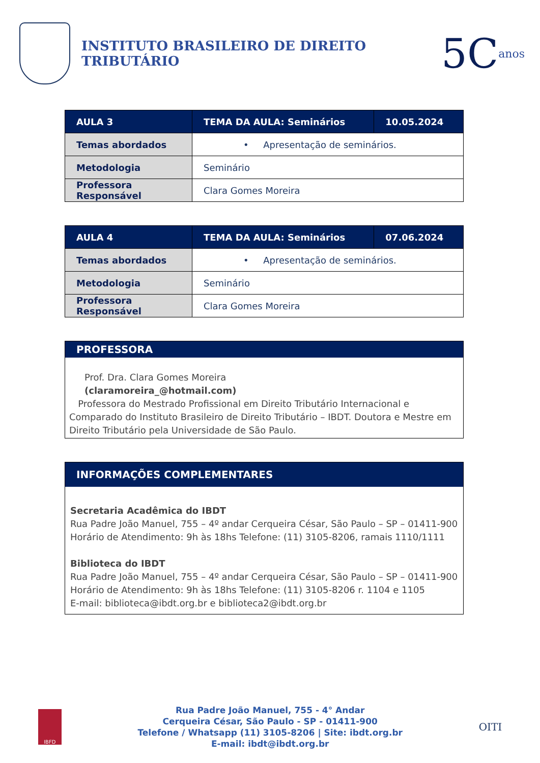INSTITUTO BRASILEIRO DE DIREITO TRIBUTÁRIO
5C anos
| AULA 3 | TEMA DA AULA: Seminários | 10.05.2024 |
| --- | --- | --- |
| Temas abordados | • Apresentação de seminários. | |
| Metodologia | Seminário | |
| Professora Responsável | Clara Gomes Moreira | |
| AULA 4 | TEMA DA AULA: Seminários | 07.06.2024 |
| --- | --- | --- |
| Temas abordados | • Apresentação de seminários. | |
| Metodologia | Seminário | |
| Professora Responsável | Clara Gomes Moreira | |
PROFESSORA
Prof. Dra. Clara Gomes Moreira
(claramoreira_@hotmail.com)
Professora do Mestrado Profissional em Direito Tributário Internacional e Comparado do Instituto Brasileiro de Direito Tributário – IBDT. Doutora e Mestre em Direito Tributário pela Universidade de São Paulo.
INFORMAÇÕES COMPLEMENTARES
Secretaria Acadêmica do IBDT
Rua Padre João Manuel, 755 – 4º andar Cerqueira César, São Paulo – SP – 01411-900
Horário de Atendimento: 9h às 18hs Telefone: (11) 3105-8206, ramais 1110/1111
Biblioteca do IBDT
Rua Padre João Manuel, 755 – 4º andar Cerqueira César, São Paulo – SP – 01411-900
Horário de Atendimento: 9h às 18hs Telefone: (11) 3105-8206 r. 1104 e 1105
E-mail: biblioteca@ibdt.org.br e biblioteca2@ibdt.org.br
IBFD
Rua Padre João Manuel, 755 - 4° Andar
Cerqueira César, São Paulo - SP - 01411-900
Telefone / Whatsapp (11) 3105-8206 | Site: ibdt.org.br
E-mail: ibdt@ibdt.org.br
OITI